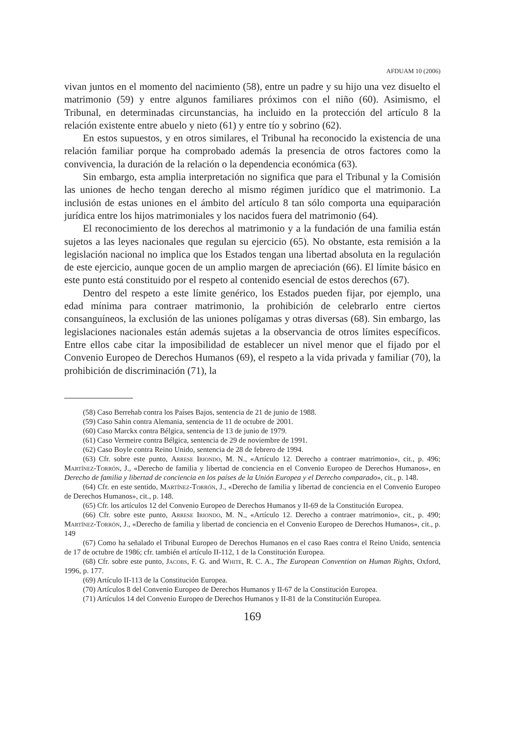AFDUAM 10 (2006)
vivan juntos en el momento del nacimiento (58), entre un padre y su hijo una vez disuelto el matrimonio (59) y entre algunos familiares próximos con el niño (60). Asimismo, el Tribunal, en determinadas circunstancias, ha incluido en la protección del artículo 8 la relación existente entre abuelo y nieto (61) y entre tío y sobrino (62).
En estos supuestos, y en otros similares, el Tribunal ha reconocido la existencia de una relación familiar porque ha comprobado además la presencia de otros factores como la convivencia, la duración de la relación o la dependencia económica (63).
Sin embargo, esta amplia interpretación no significa que para el Tribunal y la Comisión las uniones de hecho tengan derecho al mismo régimen jurídico que el matrimonio. La inclusión de estas uniones en el ámbito del artículo 8 tan sólo comporta una equiparación jurídica entre los hijos matrimoniales y los nacidos fuera del matrimonio (64).
El reconocimiento de los derechos al matrimonio y a la fundación de una familia están sujetos a las leyes nacionales que regulan su ejercicio (65). No obstante, esta remisión a la legislación nacional no implica que los Estados tengan una libertad absoluta en la regulación de este ejercicio, aunque gocen de un amplio margen de apreciación (66). El límite básico en este punto está constituido por el respeto al contenido esencial de estos derechos (67).
Dentro del respeto a este límite genérico, los Estados pueden fijar, por ejemplo, una edad mínima para contraer matrimonio, la prohibición de celebrarlo entre ciertos consanguíneos, la exclusión de las uniones polígamas y otras diversas (68). Sin embargo, las legislaciones nacionales están además sujetas a la observancia de otros límites específicos. Entre ellos cabe citar la imposibilidad de establecer un nivel menor que el fijado por el Convenio Europeo de Derechos Humanos (69), el respeto a la vida privada y familiar (70), la prohibición de discriminación (71), la
(58) Caso Berrehab contra los Países Bajos, sentencia de 21 de junio de 1988.
(59) Caso Sahin contra Alemania, sentencia de 11 de octubre de 2001.
(60) Caso Marckx contra Bélgica, sentencia de 13 de junio de 1979.
(61) Caso Vermeire contra Bélgica, sentencia de 29 de noviembre de 1991.
(62) Caso Boyle contra Reino Unido, sentencia de 28 de febrero de 1994.
(63) Cfr. sobre este punto, Arrese Iriondo, M. N., «Artículo 12. Derecho a contraer matrimonio», cit., p. 496; Martínez-Torrón, J., «Derecho de familia y libertad de conciencia en el Convenio Europeo de Derechos Humanos», en Derecho de familia y libertad de conciencia en los países de la Unión Europea y el Derecho comparado», cit., p. 148.
(64) Cfr. en este sentido, Martínez-Torrón, J., «Derecho de familia y libertad de conciencia en el Convenio Europeo de Derechos Humanos», cit., p. 148.
(65) Cfr. los artículos 12 del Convenio Europeo de Derechos Humanos y II-69 de la Constitución Europea.
(66) Cfr. sobre este punto, Arrese Iriondo, M. N., «Artículo 12. Derecho a contraer matrimonio», cit., p. 490; Martínez-Torrón, J., «Derecho de familia y libertad de conciencia en el Convenio Europeo de Derechos Humanos», cit., p. 149
(67) Como ha señalado el Tribunal Europeo de Derechos Humanos en el caso Raes contra el Reino Unido, sentencia de 17 de octubre de 1986; cfr. también el artículo II-112, 1 de la Constitución Europea.
(68) Cfr. sobre este punto, Jacobs, F. G. and White, R. C. A., The European Convention on Human Rights, Oxford, 1996, p. 177.
(69) Artículo II-113 de la Constitución Europea.
(70) Artículos 8 del Convenio Europeo de Derechos Humanos y II-67 de la Constitución Europea.
(71) Artículos 14 del Convenio Europeo de Derechos Humanos y II-81 de la Constitución Europea.
169